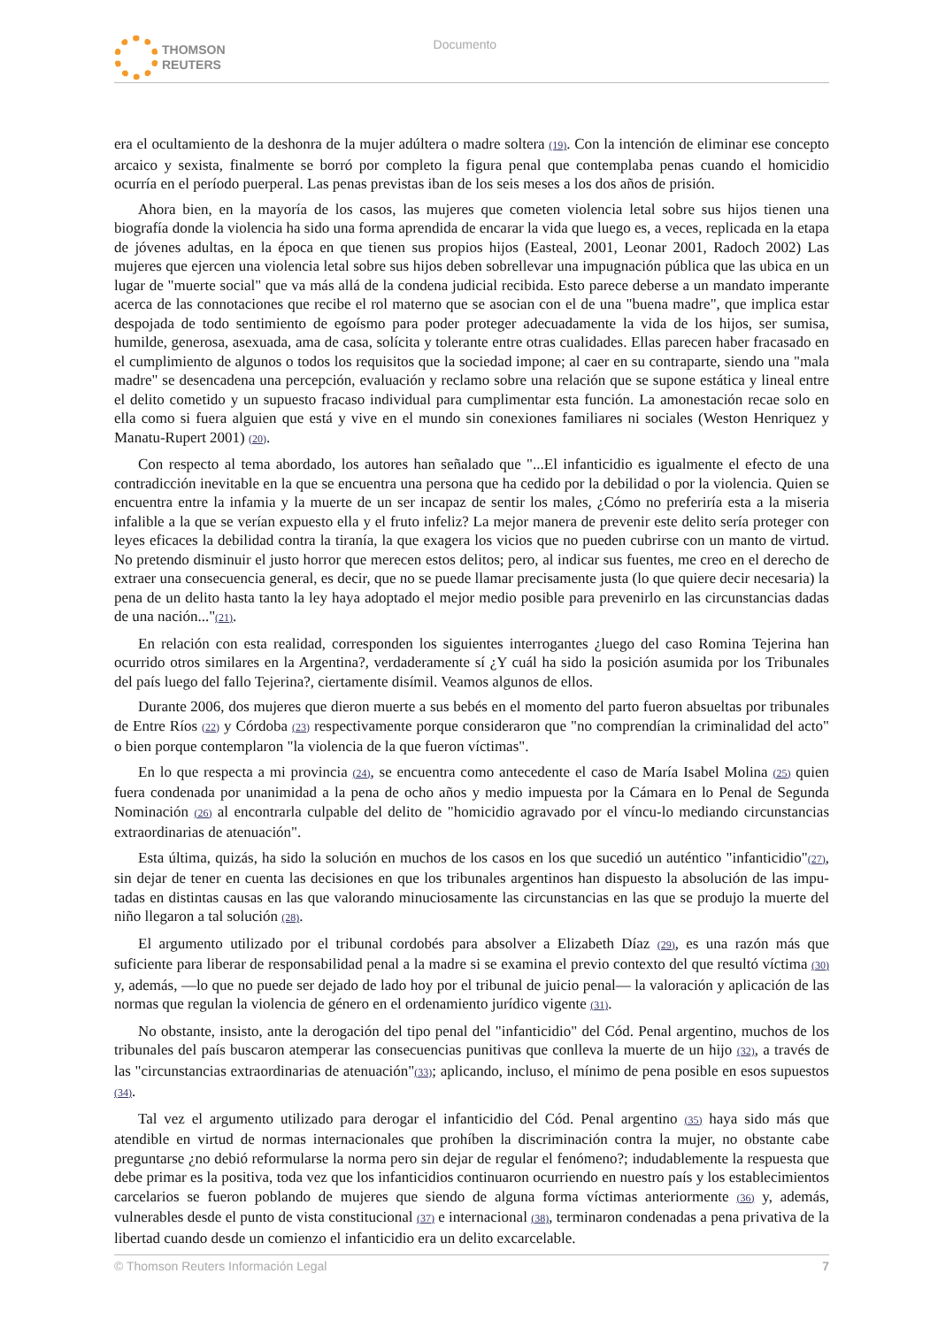THOMSON
REUTERS
Documento
era el ocultamiento de la deshonra de la mujer adúltera o madre soltera (19). Con la intención de eliminar ese concepto arcaico y sexista, finalmente se borró por completo la figura penal que contemplaba penas cuando el homicidio ocurría en el período puerperal. Las penas previstas iban de los seis meses a los dos años de prisión.
Ahora bien, en la mayoría de los casos, las mujeres que cometen violencia letal sobre sus hijos tienen una biografía donde la violencia ha sido una forma aprendida de encarar la vida que luego es, a veces, replicada en la etapa de jóvenes adultas, en la época en que tienen sus propios hijos (Easteal, 2001, Leonar 2001, Radoch 2002) Las mujeres que ejercen una violencia letal sobre sus hijos deben sobrellevar una impugnación pública que las ubica en un lugar de "muerte social" que va más allá de la condena judicial recibida. Esto parece deberse a un mandato imperante acerca de las connotaciones que recibe el rol materno que se asocian con el de una "buena madre", que implica estar despojada de todo sentimiento de egoísmo para poder proteger adecuadamente la vida de los hijos, ser sumisa, humilde, generosa, asexuada, ama de casa, solícita y tolerante entre otras cualidades. Ellas parecen haber fracasado en el cumplimiento de algunos o todos los requisitos que la sociedad impone; al caer en su contraparte, siendo una "mala madre" se desencadena una percepción, evaluación y reclamo sobre una relación que se supone estática y lineal entre el delito cometido y un supuesto fracaso individual para cumplimentar esta función. La amonestación recae solo en ella como si fuera alguien que está y vive en el mundo sin conexiones familiares ni sociales (Weston Henriquez y Manatu-Rupert 2001) (20).
Con respecto al tema abordado, los autores han señalado que "...El infanticidio es igualmente el efecto de una contradicción inevitable en la que se encuentra una persona que ha cedido por la debilidad o por la violencia. Quien se encuentra entre la infamia y la muerte de un ser incapaz de sentir los males, ¿Cómo no preferiría esta a la miseria infalible a la que se verían expuesto ella y el fruto infeliz? La mejor manera de prevenir este delito sería proteger con leyes eficaces la debilidad contra la tiranía, la que exagera los vicios que no pueden cubrirse con un manto de virtud. No pretendo disminuir el justo horror que merecen estos delitos; pero, al indicar sus fuentes, me creo en el derecho de extraer una consecuencia general, es decir, que no se puede llamar precisamente justa (lo que quiere decir necesaria) la pena de un delito hasta tanto la ley haya adoptado el mejor medio posible para prevenirlo en las circunstancias dadas de una nación..."(21).
En relación con esta realidad, corresponden los siguientes interrogantes ¿luego del caso Romina Tejerina han ocurrido otros similares en la Argentina?, verdaderamente sí ¿Y cuál ha sido la posición asumida por los Tribunales del país luego del fallo Tejerina?, ciertamente disímil. Veamos algunos de ellos.
Durante 2006, dos mujeres que dieron muerte a sus bebés en el momento del parto fueron absueltas por tribunales de Entre Ríos (22) y Córdoba (23) respectivamente porque consideraron que "no comprendían la criminalidad del acto" o bien porque contemplaron "la violencia de la que fueron víctimas".
En lo que respecta a mi provincia (24), se encuentra como antecedente el caso de María Isabel Molina (25) quien fuera condenada por unanimidad a la pena de ocho años y medio impuesta por la Cámara en lo Penal de Segunda Nominación (26) al encontrarla culpable del delito de "homicidio agravado por el víncu-lo mediando circunstancias extraordinarias de atenuación".
Esta última, quizás, ha sido la solución en muchos de los casos en los que sucedió un auténtico "infanticidio"(27), sin dejar de tener en cuenta las decisiones en que los tribunales argentinos han dispuesto la absolución de las impu-tadas en distintas causas en las que valorando minuciosamente las circunstancias en las que se produjo la muerte del niño llegaron a tal solución (28).
El argumento utilizado por el tribunal cordobés para absolver a Elizabeth Díaz (29), es una razón más que suficiente para liberar de responsabilidad penal a la madre si se examina el previo contexto del que resultó víctima (30) y, además, —lo que no puede ser dejado de lado hoy por el tribunal de juicio penal— la valoración y aplicación de las normas que regulan la violencia de género en el ordenamiento jurídico vigente (31).
No obstante, insisto, ante la derogación del tipo penal del "infanticidio" del Cód. Penal argentino, muchos de los tribunales del país buscaron atemperar las consecuencias punitivas que conlleva la muerte de un hijo (32), a través de las "circunstancias extraordinarias de atenuación"(33); aplicando, incluso, el mínimo de pena posible en esos supuestos (34).
Tal vez el argumento utilizado para derogar el infanticidio del Cód. Penal argentino (35) haya sido más que atendible en virtud de normas internacionales que prohíben la discriminación contra la mujer, no obstante cabe preguntarse ¿no debió reformularse la norma pero sin dejar de regular el fenómeno?; indudablemente la respuesta que debe primar es la positiva, toda vez que los infanticidios continuaron ocurriendo en nuestro país y los establecimientos carcelarios se fueron poblando de mujeres que siendo de alguna forma víctimas anteriormente (36) y, además, vulnerables desde el punto de vista constitucional (37) e internacional (38), terminaron condenadas a pena privativa de la libertad cuando desde un comienzo el infanticidio era un delito excarcelable.
© Thomson Reuters Información Legal 7